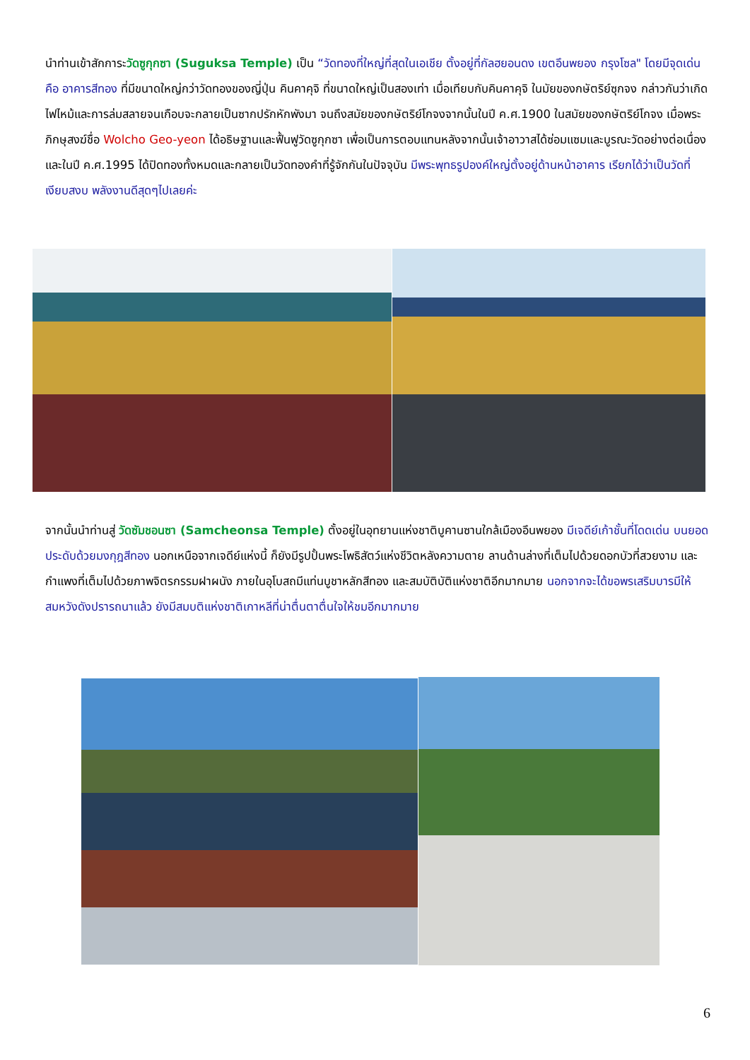นำท่านเข้าสักการะวัดซูกุกซา (Suguksa Temple) เป็น “วัดทองที่ใหญ่ที่สุดในเอเชีย ตั้งอยู่ที่กัลฮยอนดง เขตอึนพยอง กรุงโซล" โดยมีจุดเด่นคือ อาคารสีทอง ที่มีขนาดใหญ่กว่าวัดทองของญี่ปุ่น คินคาคุจิ ที่ขนาดใหญ่เป็นสองเท่า เมื่อเทียบกับคินคาคุจิ ในมัยของกษัตริย์ซุกจง กล่าวกันว่าเกิดไฟไหม้และการล่มสลายจนเกือบจะกลายเป็นซากปรักหักพังมา จนถึงสมัยของกษัตริย์โกจงจากนั้นในปี ค.ศ.1900 ในสมัยของกษัตริย์โกจง เมื่อพระภิกษุสงฆ์ชื่อ Wolcho Geo-yeon ได้อธิษฐานและฟื้นฟูวัดซูกุกซา เพื่อเป็นการตอบแทนหลังจากนั้นเจ้าอาวาสได้ซ่อมแซมและบูรณะวัดอย่างต่อเนื่อง และในปี ค.ศ.1995 ได้ปิดทองทั้งหมดและกลายเป็นวัดทองคำที่รู้จักกันในปัจจุบัน มีพระพุทธรูปองค์ใหญ่ตั้งอยู่ด้านหน้าอาคาร เรียกได้ว่าเป็นวัดที่เงียบสงบ พลังงานดีสุดๆไปเลยค่ะ
จากนั้นนำท่านสู่ วัดซัมชอนซา (Samcheonsa Temple) ตั้งอยู่ในอุทยานแห่งชาติบูคานซานใกล้เมืองอึนพยอง มีเจดีย์เก้าชั้นที่โดดเด่น บนยอดประดับด้วยมงกุฎสีทอง นอกเหนือจากเจดีย์แห่งนี้ ก็ยังมีรูปปั้นพระโพธิสัตว์แห่งชีวิตหลังความตาย ลานด้านล่างที่เต็มไปด้วยดอกบัวที่สวยงาม และกำแพงที่เต็มไปด้วยภาพจิตรกรรมฝาผนัง ภายในอุโบสถมีแท่นบูชาหลักสีทอง และสมบัติบัติแห่งชาติอีกมากมาย นอกจากจะได้ขอพรเสริมบารมีให้สมหวังดังปรารถนาแล้ว ยังมีสมบติแห่งชาติเกาหลีที่น่าตื่นตาตื่นใจให้ชมอีกมากมาย
6